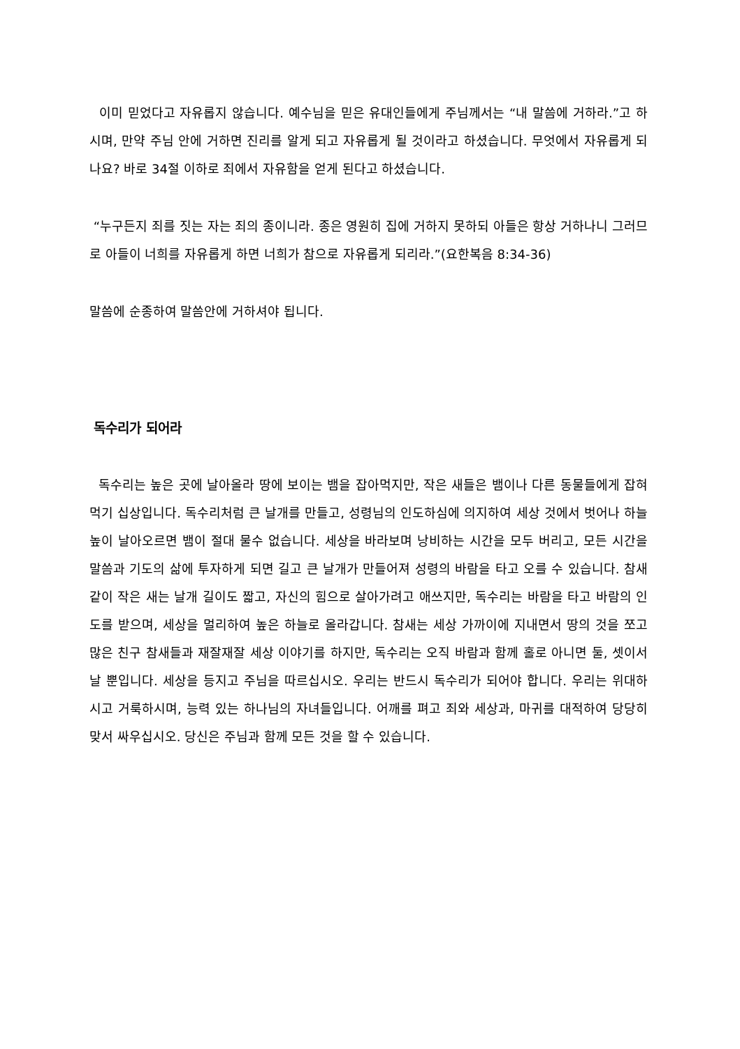이미 믿었다고 자유롭지 않습니다. 예수님을 믿은 유대인들에게 주님께서는 “내 말씀에 거하라.”고 하시며, 만약 주님 안에 거하면 진리를 알게 되고 자유롭게 될 것이라고 하셨습니다. 무엇에서 자유롭게 되나요? 바로 34절 이하로 죄에서 자유함을 얻게 된다고 하셨습니다.
“누구든지 죄를 짓는 자는 죄의 종이니라. 종은 영원히 집에 거하지 못하되 아들은 항상 거하나니 그러므로 아들이 너희를 자유롭게 하면 너희가 참으로 자유롭게 되리라.”(요한복음 8:34-36)
말씀에 순종하여 말씀안에 거하셔야 됩니다.
독수리가 되어라
독수리는 높은 곳에 날아올라 땅에 보이는 뱀을 잡아먹지만, 작은 새들은 뱀이나 다른 동물들에게 잡혀먹기 십상입니다. 독수리처럼 큰 날개를 만들고, 성령님의 인도하심에 의지하여 세상 것에서 벗어나 하늘높이 날아오르면 뱀이 절대 물수 없습니다. 세상을 바라보며 낭비하는 시간을 모두 버리고, 모든 시간을 말씀과 기도의 삶에 투자하게 되면 길고 큰 날개가 만들어져 성령의 바람을 타고 오를 수 있습니다. 참새같이 작은 새는 날개 길이도 짧고, 자신의 힘으로 살아가려고 애쓰지만, 독수리는 바람을 타고 바람의 인도를 받으며, 세상을 멀리하여 높은 하늘로 올라갑니다. 참새는 세상 가까이에 지내면서 땅의 것을 쪼고 많은 친구 참새들과 재잘재잘 세상 이야기를 하지만, 독수리는 오직 바람과 함께 홀로 아니면 둘, 셋이서 날 뿐입니다. 세상을 등지고 주님을 따르십시오. 우리는 반드시 독수리가 되어야 합니다. 우리는 위대하시고 거룩하시며, 능력 있는 하나님의 자녀들입니다. 어깨를 펴고 죄와 세상과, 마귀를 대적하여 당당히 맞서 싸우십시오. 당신은 주님과 함께 모든 것을 할 수 있습니다.